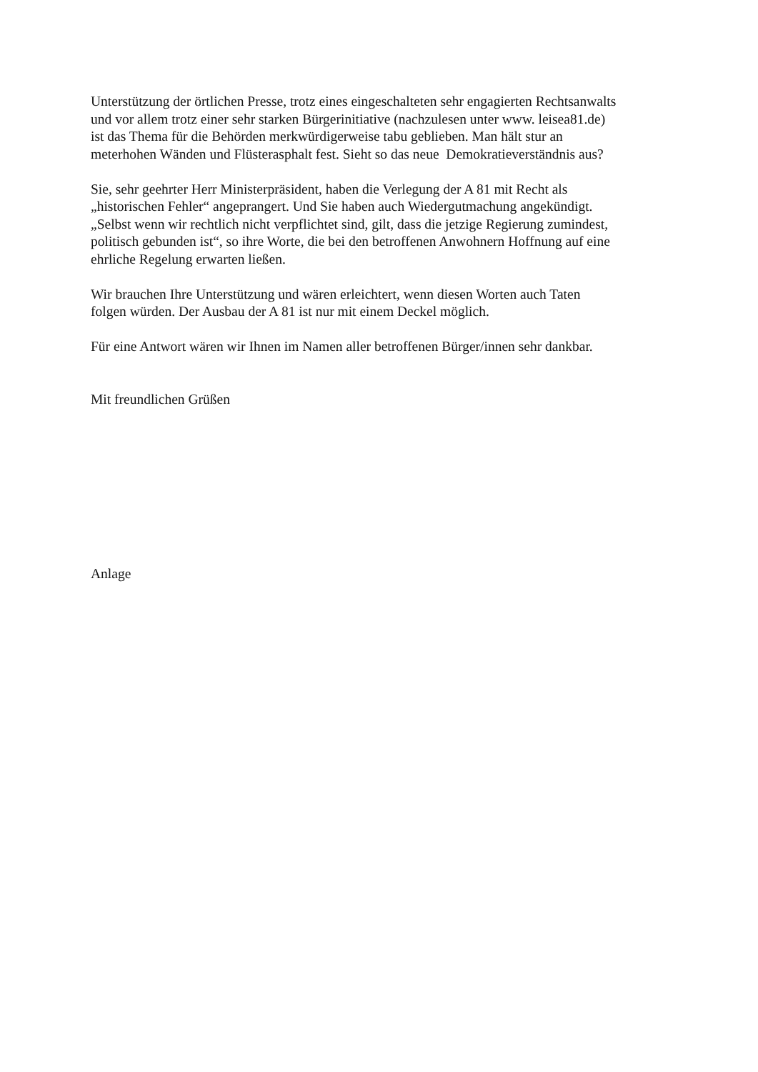Unterstützung der örtlichen Presse, trotz eines eingeschalteten sehr engagierten Rechtsanwalts
und vor allem trotz einer sehr starken Bürgerinitiative (nachzulesen unter www. leisea81.de)
ist das Thema für die Behörden merkwürdigerweise tabu geblieben. Man hält stur an
meterhohen Wänden und Flüsterasphalt fest. Sieht so das neue Demokratieverständnis aus?
Sie, sehr geehrter Herr Ministerpräsident, haben die Verlegung der A 81 mit Recht als
„historischen Fehler“ angeprangert. Und Sie haben auch Wiedergutmachung angekündigt.
„Selbst wenn wir rechtlich nicht verpflichtet sind, gilt, dass die jetzige Regierung zumindest,
politisch gebunden ist“, so ihre Worte, die bei den betroffenen Anwohnern Hoffnung auf eine
ehrliche Regelung erwarten ließen.
Wir brauchen Ihre Unterstützung und wären erleichtert, wenn diesen Worten auch Taten
folgen würden. Der Ausbau der A 81 ist nur mit einem Deckel möglich.
Für eine Antwort wären wir Ihnen im Namen aller betroffenen Bürger/innen sehr dankbar.
Mit freundlichen Grüßen
Anlage